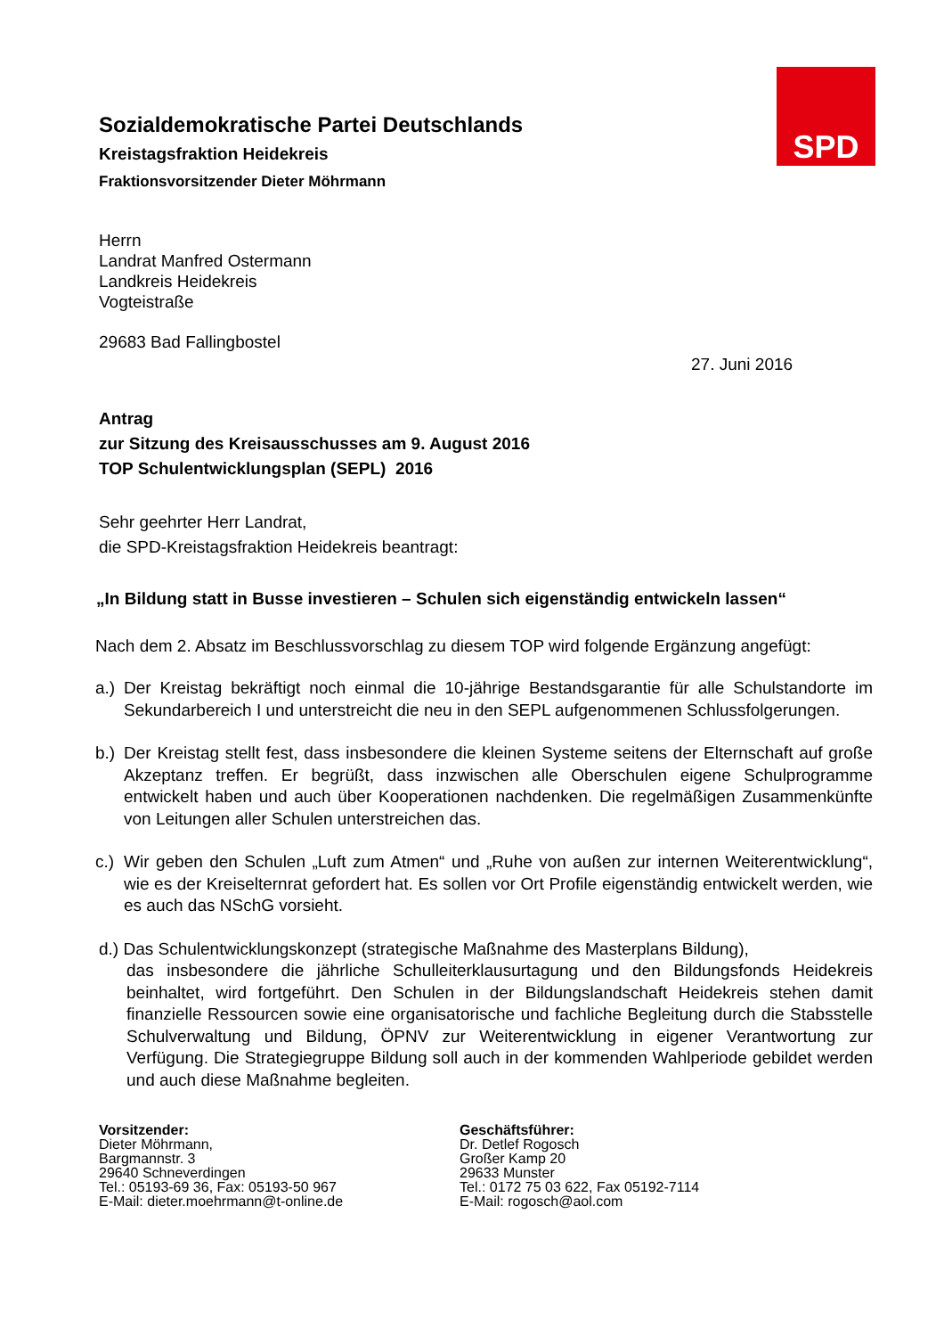SPD
Sozialdemokratische Partei Deutschlands
Kreistagsfraktion Heidekreis
Fraktionsvorsitzender Dieter Möhrmann
Herrn
Landrat Manfred Ostermann
Landkreis Heidekreis
Vogteistraße
29683 Bad Fallingbostel
27. Juni 2016
Antrag
zur Sitzung des Kreisausschusses am 9. August 2016
TOP Schulentwicklungsplan (SEPL) 2016
Sehr geehrter Herr Landrat,
die SPD-Kreistagsfraktion Heidekreis beantragt:
„In Bildung statt in Busse investieren – Schulen sich eigenständig entwickeln lassen“
Nach dem 2. Absatz im Beschlussvorschlag zu diesem TOP wird folgende Ergänzung angefügt:
a.) Der Kreistag bekräftigt noch einmal die 10-jährige Bestandsgarantie für alle Schulstandorte im Sekundarbereich I und unterstreicht die neu in den SEPL aufgenommenen Schlussfolgerungen.
b.) Der Kreistag stellt fest, dass insbesondere die kleinen Systeme seitens der Elternschaft auf große Akzeptanz treffen. Er begrüßt, dass inzwischen alle Oberschulen eigene Schulprogramme entwickelt haben und auch über Kooperationen nachdenken. Die regelmäßigen Zusammenkünfte von Leitungen aller Schulen unterstreichen das.
c.) Wir geben den Schulen „Luft zum Atmen“ und „Ruhe von außen zur internen Weiterentwicklung“, wie es der Kreiselternrat gefordert hat. Es sollen vor Ort Profile eigenständig entwickelt werden, wie es auch das NSchG vorsieht.
d.) Das Schulentwicklungskonzept (strategische Maßnahme des Masterplans Bildung),
das insbesondere die jährliche Schulleiterklausurtagung und den Bildungsfonds Heidekreis beinhaltet, wird fortgeführt. Den Schulen in der Bildungslandschaft Heidekreis stehen damit finanzielle Ressourcen sowie eine organisatorische und fachliche Begleitung durch die Stabsstelle Schulverwaltung und Bildung, ÖPNV zur Weiterentwicklung in eigener Verantwortung zur Verfügung. Die Strategiegruppe Bildung soll auch in der kommenden Wahlperiode gebildet werden und auch diese Maßnahme begleiten.
Vorsitzender:
Dieter Möhrmann,
Bargmannstr. 3
29640 Schneverdingen
Tel.: 05193-69 36, Fax: 05193-50 967
E-Mail: dieter.moehrmann@t-online.de
Geschäftsführer:
Dr. Detlef Rogosch
Großer Kamp 20
29633 Munster
Tel.: 0172 75 03 622, Fax 05192-7114
E-Mail: rogosch@aol.com